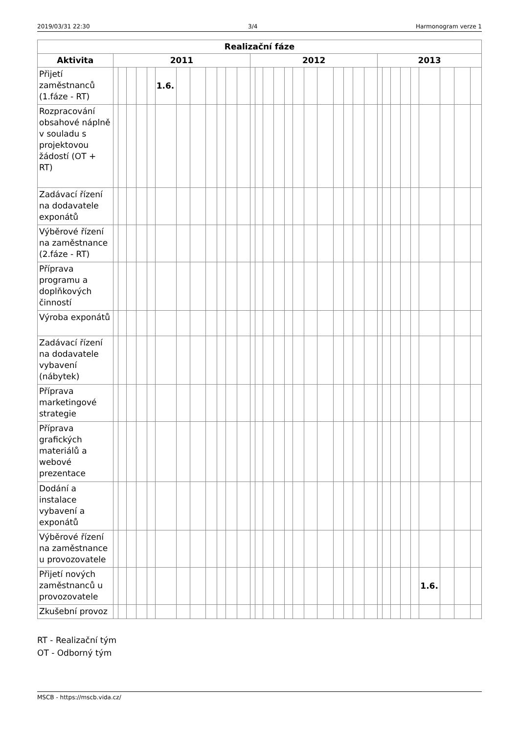2019/03/31 22:30 3/4 Harmonogram verze 1
| Realizační fáze | | | | | | | | | | | | | | | | | | | | | | | | | | | | | | | | | |
| --- | --- | --- | --- | --- | --- | --- | --- | --- | --- | --- | --- | --- | --- | --- | --- | --- | --- | --- | --- | --- | --- | --- | --- | --- | --- | --- | --- | --- | --- | --- | --- | --- | --- |
| Aktivita | 2011 | | | | | | | | | | | | 2012 | | | | | | | | | | | | 2013 | | | | | | | | |
| Přijetí zaměstnanců (1.fáze - RT) | | | | | | 1.6. | | | | | | | | | | | | | | | | | | | | | | | | | | | |
| Rozpracování obsahové náplně v souladu s projektovou žádostí (OT + RT) | | | | | | | | | | | | | | | | | | | | | | | | | | | | | | | | | |
| Zadávací řízení na dodavatele exponátů | | | | | | | | | | | | | | | | | | | | | | | | | | | | | | | | | |
| Výběrové řízení na zaměstnance (2.fáze - RT) | | | | | | | | | | | | | | | | | | | | | | | | | | | | | | | | | |
| Příprava programu a doplňkových činností | | | | | | | | | | | | | | | | | | | | | | | | | | | | | | | | | |
| Výroba exponátů | | | | | | | | | | | | | | | | | | | | | | | | | | | | | | | | | |
| Zadávací řízení na dodavatele vybavení (nábytek) | | | | | | | | | | | | | | | | | | | | | | | | | | | | | | | | | |
| Příprava marketingové strategie | | | | | | | | | | | | | | | | | | | | | | | | | | | | | | | | | |
| Příprava grafických materiálů a webové prezentace | | | | | | | | | | | | | | | | | | | | | | | | | | | | | | | | | |
| Dodání a instalace vybavení a exponátů | | | | | | | | | | | | | | | | | | | | | | | | | | | | | | | | | |
| Výběrové řízení na zaměstnance u provozovatele | | | | | | | | | | | | | | | | | | | | | | | | | | | | | | | | | |
| Přijetí nových zaměstnanců u provozovatele | | | | | | | | | | | | | | | | | | | | | | | | | | | | | | 1.6. | | | |
| Zkušební provoz | | | | | | | | | | | | | | | | | | | | | | | | | | | | | | | | | |
RT - Realizační tým
OT - Odborný tým
MSCB - https://mscb.vida.cz/